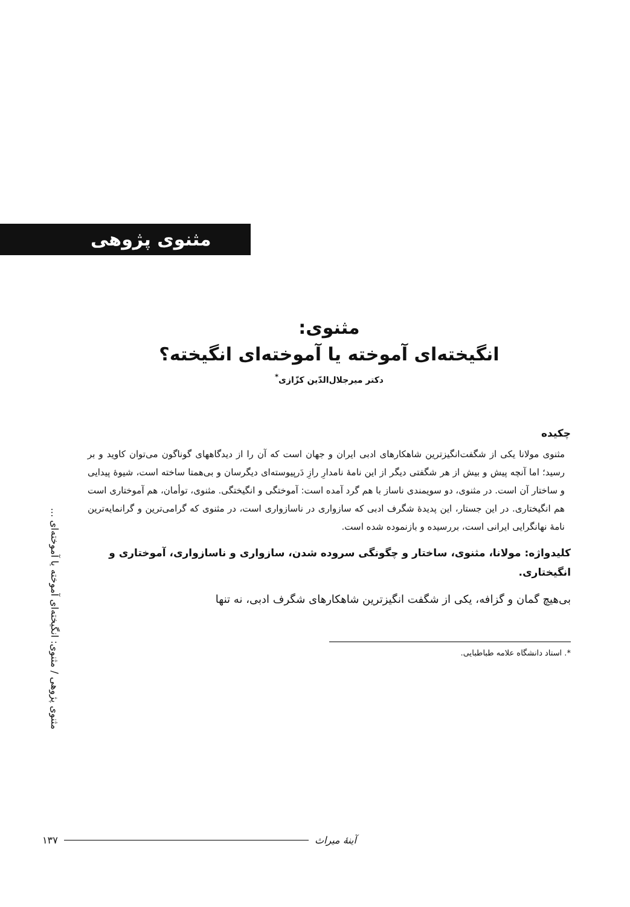مثنوی پژوهی
مثنوی:
انگیخته‌ای آموخته یا آموخته‌ای انگیخته؟
دکتر میرجلال‌الدّین کزّازی<sup>*</sup>
چکیده
مثنوی مولانا یکی از شگفت‌انگیزترین شاهکارهای ادبی ایران و جهان است که آن را از دیدگاههای گوناگون می‌توان کاوید و بر رسید؛ اما آنچه پیش و بیش از هر شگفتی دیگر از این نامهٔ نامدارِ رازِ دَرپیوسته‌ای دیگرسان و بی‌همتا ساخته است، شیوهٔ پیدایی و ساختار آن است. در مثنوی، دو سویمندی ناساز با هم گرد آمده است: آموختگی و انگیختگی. مثنوی، توأمان، هم آموختاری است هم انگیختاری. در این جستار، این پدیدهٔ شگرف ادبی که سازواری در ناسازواری است، در مثنوی که گرامی‌ترین و گرانمایه‌ترین نامهٔ نهانگرایی ایرانی است، بررسیده و بازنموده شده است.
کلیدواژه: مولانا، مثنوی، ساختار و چگونگی سروده شدن، سازواری و ناسازواری، آموختاری و انگیختاری.
بی‌هیچ گمان و گزافه، یکی از شگفت انگیزترین شاهکارهای شگرف ادبی، نه تنها
*. استاد دانشگاه علامه طباطبایی.
مثنوی پژوهی / مثنوی: انگیخته‌ای آموخته یا آموخته‌ای ...
۱۳۷ آینهٔ میراث